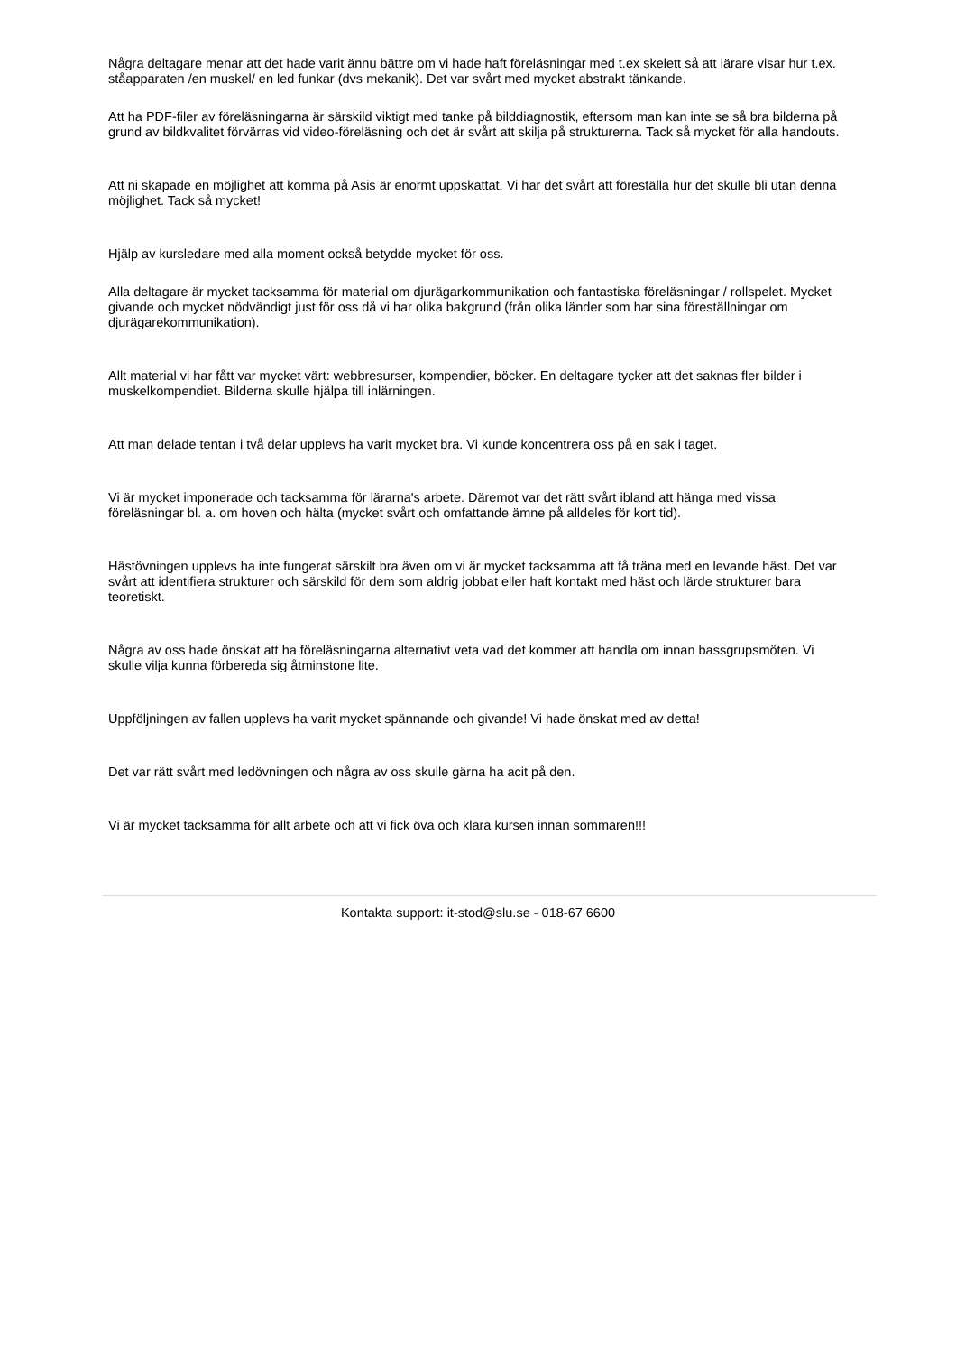Några deltagare menar att det hade varit ännu bättre om vi hade haft föreläsningar med t.ex skelett så att lärare visar hur t.ex. ståapparaten /en muskel/ en led funkar (dvs mekanik). Det var svårt med mycket abstrakt tänkande.
Att ha PDF-filer av föreläsningarna är särskild viktigt med tanke på bilddiagnostik, eftersom man kan inte se så bra bilderna på grund av bildkvalitet förvärras vid video-föreläsning och det är svårt att skilja på strukturerna. Tack så mycket för alla handouts.
Att ni skapade en möjlighet att komma på Asis är enormt uppskattat. Vi har det svårt att föreställa hur det skulle bli utan denna möjlighet. Tack så mycket!
Hjälp av kursledare med alla moment också betydde mycket för oss.
Alla deltagare är mycket tacksamma för material om djurägarkommunikation och fantastiska föreläsningar / rollspelet. Mycket givande och mycket nödvändigt just för oss då vi har olika bakgrund (från olika länder som har sina föreställningar om djurägarekommunikation).
Allt material vi har fått var mycket värt: webbresurser, kompendier, böcker. En deltagare tycker att det saknas fler bilder i muskelkompendiet. Bilderna skulle hjälpa till inlärningen.
Att man delade tentan i två delar upplevs ha varit mycket bra. Vi kunde koncentrera oss på en sak i taget.
Vi är mycket imponerade och tacksamma för lärarna's arbete. Däremot var det rätt svårt ibland att hänga med vissa föreläsningar bl. a. om hoven och hälta (mycket svårt och omfattande ämne på alldeles för kort tid).
Hästövningen upplevs ha inte fungerat särskilt bra även om vi är mycket tacksamma att få träna med en levande häst. Det var svårt att identifiera strukturer och särskild för dem som aldrig jobbat eller haft kontakt med häst och lärde strukturer bara teoretiskt.
Några av oss hade önskat att ha föreläsningarna alternativt veta vad det kommer att handla om innan bassgrupsmöten. Vi skulle vilja kunna förbereda sig åtminstone lite.
Uppföljningen av fallen upplevs ha varit mycket spännande och givande! Vi hade önskat med av detta!
Det var rätt svårt med ledövningen och några av oss skulle gärna ha acit på den.
Vi är mycket tacksamma för allt arbete och att vi fick öva och klara kursen innan sommaren!!!
Kontakta support: it-stod@slu.se - 018-67 6600